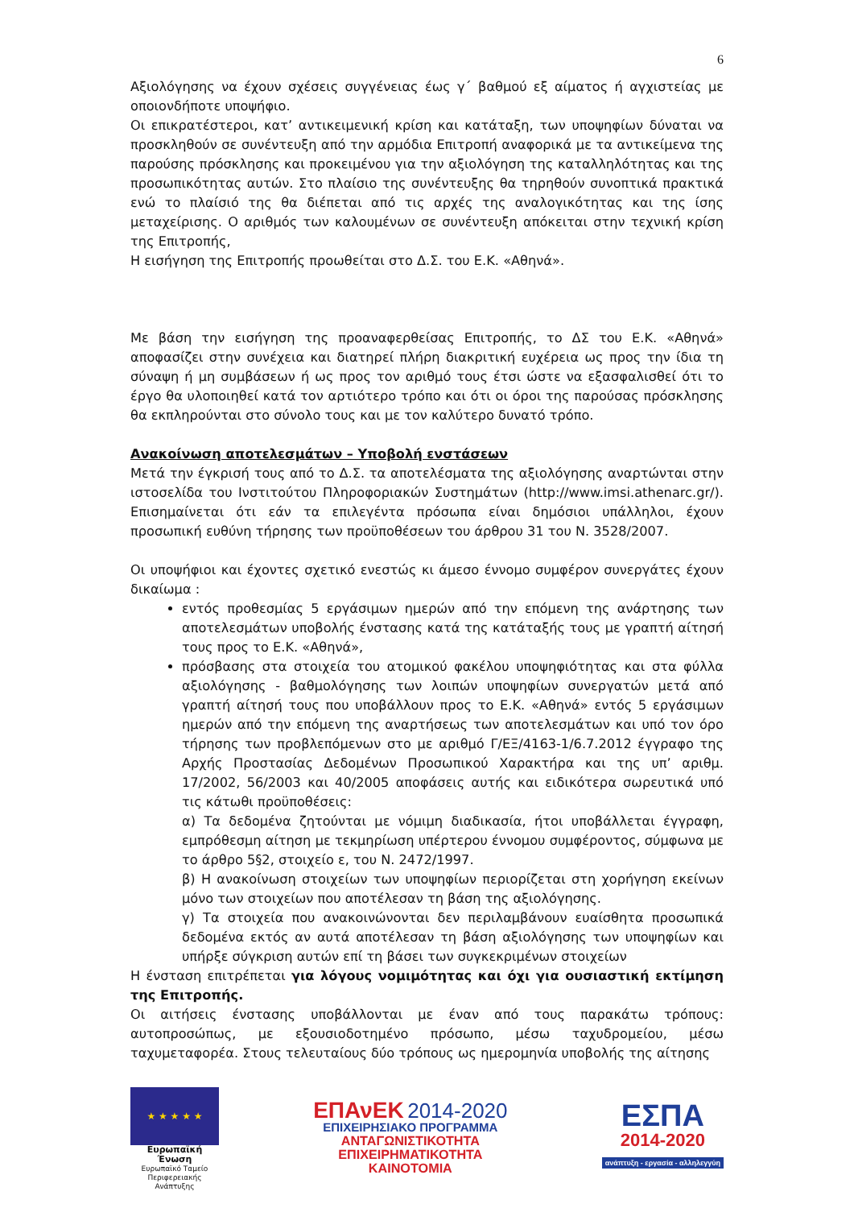6
Αξιολόγησης να έχουν σχέσεις συγγένειας έως γ΄ βαθμού εξ αίματος ή αγχιστείας με οποιονδήποτε υποψήφιο.
Οι επικρατέστεροι, κατ’ αντικειμενική κρίση και κατάταξη, των υποψηφίων δύναται να προσκληθούν σε συνέντευξη από την αρμόδια Επιτροπή αναφορικά με τα αντικείμενα της παρούσης πρόσκλησης και προκειμένου για την αξιολόγηση της καταλληλότητας και της προσωπικότητας αυτών. Στο πλαίσιο της συνέντευξης θα τηρηθούν συνοπτικά πρακτικά ενώ το πλαίσιό της θα διέπεται από τις αρχές της αναλογικότητας και της ίσης μεταχείρισης. Ο αριθμός των καλουμένων σε συνέντευξη απόκειται στην τεχνική κρίση της Επιτροπής,
Η εισήγηση της Επιτροπής προωθείται στο Δ.Σ. του Ε.Κ. «Αθηνά».
Με βάση την εισήγηση της προαναφερθείσας Επιτροπής, το ΔΣ του Ε.Κ. «Αθηνά» αποφασίζει στην συνέχεια και διατηρεί πλήρη διακριτική ευχέρεια ως προς την ίδια τη σύναψη ή μη συμβάσεων ή ως προς τον αριθμό τους έτσι ώστε να εξασφαλισθεί ότι το έργο θα υλοποιηθεί κατά τον αρτιότερο τρόπο και ότι οι όροι της παρούσας πρόσκλησης θα εκπληρούνται στο σύνολο τους και με τον καλύτερο δυνατό τρόπο.
Ανακοίνωση αποτελεσμάτων – Υποβολή ενστάσεων
Μετά την έγκρισή τους από το Δ.Σ. τα αποτελέσματα της αξιολόγησης αναρτώνται στην ιστοσελίδα του Ινστιτούτου Πληροφοριακών Συστημάτων (http://www.imsi.athenarc.gr/). Επισημαίνεται ότι εάν τα επιλεγέντα πρόσωπα είναι δημόσιοι υπάλληλοι, έχουν προσωπική ευθύνη τήρησης των προϋποθέσεων του άρθρου 31 του Ν. 3528/2007.
Οι υποψήφιοι και έχοντες σχετικό ενεστώς κι άμεσο έννομο συμφέρον συνεργάτες έχουν δικαίωμα :
εντός προθεσμίας 5 εργάσιμων ημερών από την επόμενη της ανάρτησης των αποτελεσμάτων υποβολής ένστασης κατά της κατάταξής τους με γραπτή αίτησή τους προς το Ε.Κ. «Αθηνά»,
πρόσβασης στα στοιχεία του ατομικού φακέλου υποψηφιότητας και στα φύλλα αξιολόγησης - βαθμολόγησης των λοιπών υποψηφίων συνεργατών μετά από γραπτή αίτησή τους που υποβάλλουν προς το Ε.Κ. «Αθηνά» εντός 5 εργάσιμων ημερών από την επόμενη της αναρτήσεως των αποτελεσμάτων και υπό τον όρο τήρησης των προβλεπόμενων στο με αριθμό Γ/ΕΞ/4163-1/6.7.2012 έγγραφο της Αρχής Προστασίας Δεδομένων Προσωπικού Χαρακτήρα και της υπ’ αριθμ. 17/2002, 56/2003 και 40/2005 αποφάσεις αυτής και ειδικότερα σωρευτικά υπό τις κάτωθι προϋποθέσεις:
α) Τα δεδομένα ζητούνται με νόμιμη διαδικασία, ήτοι υποβάλλεται έγγραφη, εμπρόθεσμη αίτηση με τεκμηρίωση υπέρτερου έννομου συμφέροντος, σύμφωνα με το άρθρο 5§2, στοιχείο ε, του Ν. 2472/1997.
β) Η ανακοίνωση στοιχείων των υποψηφίων περιορίζεται στη χορήγηση εκείνων μόνο των στοιχείων που αποτέλεσαν τη βάση της αξιολόγησης.
γ) Τα στοιχεία που ανακοινώνονται δεν περιλαμβάνουν ευαίσθητα προσωπικά δεδομένα εκτός αν αυτά αποτέλεσαν τη βάση αξιολόγησης των υποψηφίων και υπήρξε σύγκριση αυτών επί τη βάσει των συγκεκριμένων στοιχείων
Η ένσταση επιτρέπεται για λόγους νομιμότητας και όχι για ουσιαστική εκτίμηση της Επιτροπής.
Οι αιτήσεις ένστασης υποβάλλονται με έναν από τους παρακάτω τρόπους: αυτοπροσώπως, με εξουσιοδοτημένο πρόσωπο, μέσω ταχυδρομείου, μέσω ταχυμεταφορέα. Στους τελευταίους δύο τρόπους ως ημερομηνία υποβολής της αίτησης
★ ★ ★ ★ ★
Ευρωπαϊκή Ένωση
Ευρωπαϊκό Ταμείο
Περιφερειακής Ανάπτυξης
ΕΠΑνΕΚ 2014-2020
ΕΠΙΧΕΙΡΗΣΙΑΚΟ ΠΡΟΓΡΑΜΜΑ
ΑΝΤΑΓΩΝΙΣΤΙΚΟΤΗΤΑ
ΕΠΙΧΕΙΡΗΜΑΤΙΚΟΤΗΤΑ
ΚΑΙΝΟΤΟΜΙΑ
ΕΣΠΑ
2014-2020
ανάπτυξη - εργασία - αλληλεγγύη